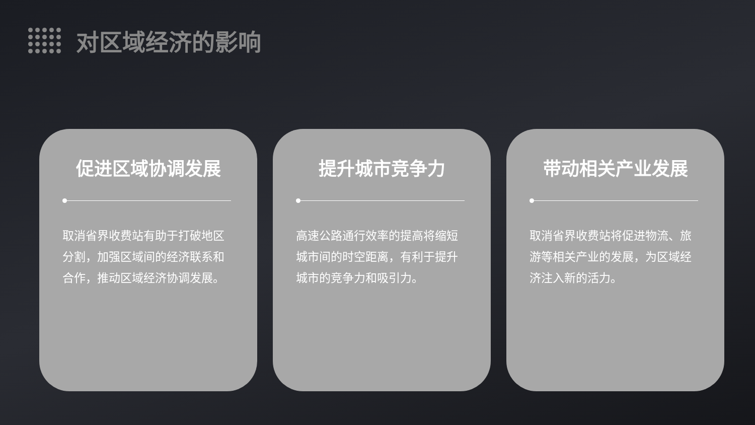对区域经济的影响
促进区域协调发展
取消省界收费站有助于打破地区分割，加强区域间的经济联系和合作，推动区域经济协调发展。
提升城市竞争力
高速公路通行效率的提高将缩短城市间的时空距离，有利于提升城市的竞争力和吸引力。
带动相关产业发展
取消省界收费站将促进物流、旅游等相关产业的发展，为区域经济注入新的活力。